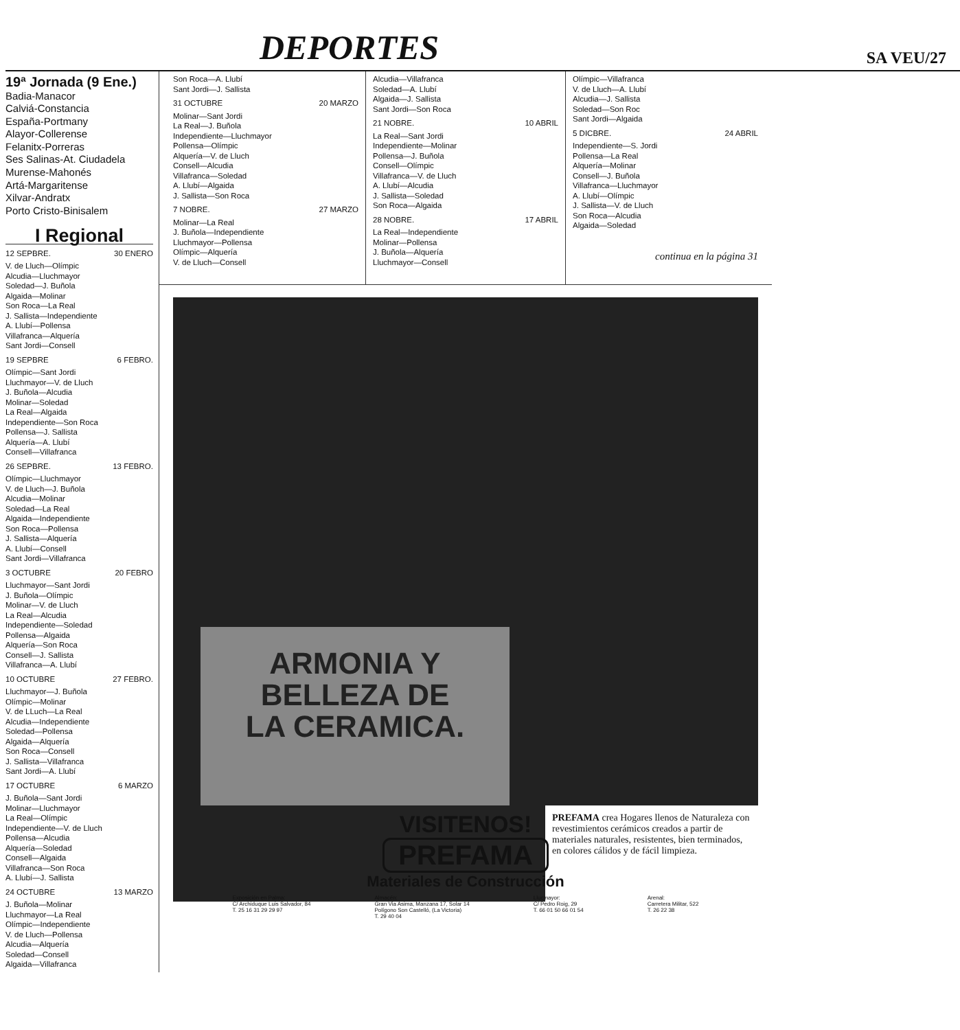DEPORTES
SA VEU/27
19ª Jornada (9 Ene.)
Badia-Manacor
Calviá-Constancia
España-Portmany
Alayor-Collerense
Felanitx-Porreras
Ses Salinas-At. Ciudadela
Murense-Mahonés
Artá-Margaritense
Xilvar-Andratx
Porto Cristo-Binisalem
I Regional
12 SEPBRE. 30 ENERO
V. de Lluch—Olímpic
Alcudia—Lluchmayor
Soledad—J. Buñola
Algaida—Molinar
Son Roca—La Real
J. Sallista—Independiente
A. Llubí—Pollensa
Villafranca—Alquería
Sant Jordi—Consell
19 SEPBRE 6 FEBRO.
Olímpic—Sant Jordi
Lluchmayor—V. de Lluch
J. Buñola—Alcudia
Molinar—Soledad
La Real—Algaida
Independiente—Son Roca
Pollensa—J. Sallista
Alquería—A. Llubí
Consell—Villafranca
26 SEPBRE. 13 FEBRO.
Olímpic—Lluchmayor
V. de Lluch—J. Buñola
Alcudia—Molinar
Soledad—La Real
Algaida—Independiente
Son Roca—Pollensa
J. Sallista—Alquería
A. Llubí—Consell
Sant Jordi—Villafranca
3 OCTUBRE 20 FEBRO
Lluchmayor—Sant Jordi
J. Buñola—Olímpic
Molinar—V. de Lluch
La Real—Alcudia
Independiente—Soledad
Pollensa—Algaida
Alquería—Son Roca
Consell—J. Sallista
Villafranca—A. Llubí
10 OCTUBRE 27 FEBRO.
Lluchmayor—J. Buñola
Olímpic—Molinar
V. de LLuch—La Real
Alcudia—Independiente
Soledad—Pollensa
Algaida—Alquería
Son Roca—Consell
J. Sallista—Villafranca
Sant Jordi—A. Llubí
17 OCTUBRE 6 MARZO
J. Buñola—Sant Jordi
Molinar—Lluchmayor
La Real—Olímpic
Independiente—V. de Lluch
Pollensa—Alcudia
Alquería—Soledad
Consell—Algaida
Villafranca—Son Roca
A. Llubí—J. Sallista
24 OCTUBRE 13 MARZO
J. Buñola—Molinar
Lluchmayor—La Real
Olímpic—Independiente
V. de Lluch—Pollensa
Alcudia—Alquería
Soledad—Consell
Algaida—Villafranca
Son Roca—A. Llubí
Sant Jordi—J. Sallista
31 OCTUBRE 20 MARZO
Molinar—Sant Jordi
La Real—J. Buñola
Independiente—Lluchmayor
Pollensa—Olímpic
Alquería—V. de Lluch
Consell—Alcudia
Villafranca—Soledad
A. Llubí—Algaida
J. Sallista—Son Roca
7 NOBRE. 27 MARZO
Molinar—La Real
J. Buñola—Independiente
Lluchmayor—Pollensa
Olímpic—Alquería
V. de Lluch—Consell
Alcudia—Villafranca
Soledad—A. Llubí
Algaida—J. Sallista
Sant Jordi—Son Roca
21 NOBRE. 10 ABRIL
La Real—Sant Jordi
Independiente—Molinar
Pollensa—J. Buñola
Consell—Olímpic
Villafranca—V. de Lluch
A. Llubí—Alcudia
J. Sallista—Soledad
Son Roca—Algaida
28 NOBRE. 17 ABRIL
La Real—Independiente
Molinar—Pollensa
J. Buñola—Alquería
Lluchmayor—Consell
Olímpic—Villafranca
V. de Lluch—A. Llubí
Alcudia—J. Sallista
Soledad—Son Roc
Sant Jordi—Algaida
5 DICBRE. 24 ABRIL
Independiente—S. Jordi
Pollensa—La Real
Alquería—Molinar
Consell—J. Buñola
Villafranca—Lluchmayor
A. Llubí—Olímpic
J. Sallista—V. de Lluch
Son Roca—Alcudia
Algaida—Soledad
continua en la página 31
ARMONIA Y
BELLEZA DE
LA CERAMICA.
PREFAMA crea Hogares llenos de Naturaleza con revestimientos cerámicos creados a partir de materiales naturales, resistentes, bien terminados, en colores cálidos y de fácil limpieza.
VISITENOS!
PREFAMA
Materiales de Construcción
Exposición en Palma:
C/ Archiduque Luis Salvador, 84
T. 25 16 31 29 29 97
Almacén:
Gran Via Asima, Manzana 17, Solar 14
Polígono Son Castelló, (La Victoria)
T. 29 40 04
Llucmayor:
C/ Pedro Roig, 29
T. 66 01 50 66 01 54
Arenal:
Carretera Militar, 522
T. 26 22 38